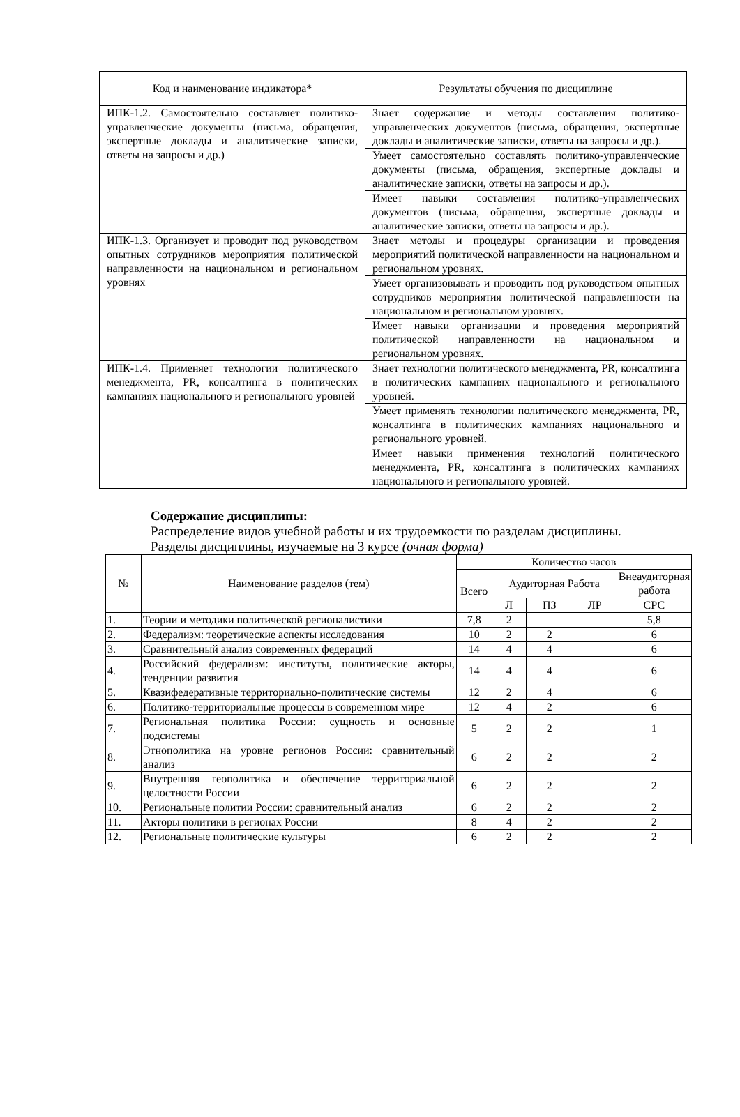| Код и наименование индикатора* | Результаты обучения по дисциплине |
| ИПК-1.2. Самостоятельно составляет политико-управленческие документы (письма, обращения, экспертные доклады и аналитические записки, ответы на запросы и др.) | Знает содержание и методы составления политико-управленческих документов (письма, обращения, экспертные доклады и аналитические записки, ответы на запросы и др.). |
| | Умеет самостоятельно составлять политико-управленческие документы (письма, обращения, экспертные доклады и аналитические записки, ответы на запросы и др.). |
| | Имеет навыки составления политико-управленческих документов (письма, обращения, экспертные доклады и аналитические записки, ответы на запросы и др.). |
| ИПК-1.3. Организует и проводит под руководством опытных сотрудников мероприятия политической направленности на национальном и региональном уровнях | Знает методы и процедуры организации и проведения мероприятий политической направленности на национальном и региональном уровнях. |
| | Умеет организовывать и проводить под руководством опытных сотрудников мероприятия политической направленности на национальном и региональном уровнях. |
| | Имеет навыки организации и проведения мероприятий политической направленности на национальном и региональном уровнях. |
| ИПК-1.4. Применяет технологии политического менеджмента, PR, консалтинга в политических кампаниях национального и регионального уровней | Знает технологии политического менеджмента, PR, консалтинга в политических кампаниях национального и регионального уровней. |
| | Умеет применять технологии политического менеджмента, PR, консалтинга в политических кампаниях национального и регионального уровней. |
| | Имеет навыки применения технологий политического менеджмента, PR, консалтинга в политических кампаниях национального и регионального уровней. |
Содержание дисциплины:
Распределение видов учебной работы и их трудоемкости по разделам дисциплины.
Разделы дисциплины, изучаемые на 3 курсе (очная форма)
| № | Наименование разделов (тем) | Количество часов | | | | |
| --- | --- | --- | --- | --- | --- | --- |
| | | Всего | Аудиторная Работа | | | Внеаудиторная работа |
| | | | Л | ПЗ | ЛР | СРС |
| 1. | Теории и методики политической регионалистики | 7,8 | 2 | | | 5,8 |
| 2. | Федерализм: теоретические аспекты исследования | 10 | 2 | 2 | | 6 |
| 3. | Сравнительный анализ современных федераций | 14 | 4 | 4 | | 6 |
| 4. | Российский федерализм: институты, политические акторы, тенденции развития | 14 | 4 | 4 | | 6 |
| 5. | Квазифедеративные территориально-политические системы | 12 | 2 | 4 | | 6 |
| 6. | Политико-территориальные процессы в современном мире | 12 | 4 | 2 | | 6 |
| 7. | Региональная политика России: сущность и основные подсистемы | 5 | 2 | 2 | | 1 |
| 8. | Этнополитика на уровне регионов России: сравнительный анализ | 6 | 2 | 2 | | 2 |
| 9. | Внутренняя геополитика и обеспечение территориальной целостности России | 6 | 2 | 2 | | 2 |
| 10. | Региональные политии России: сравнительный анализ | 6 | 2 | 2 | | 2 |
| 11. | Акторы политики в регионах России | 8 | 4 | 2 | | 2 |
| 12. | Региональные политические культуры | 6 | 2 | 2 | | 2 |